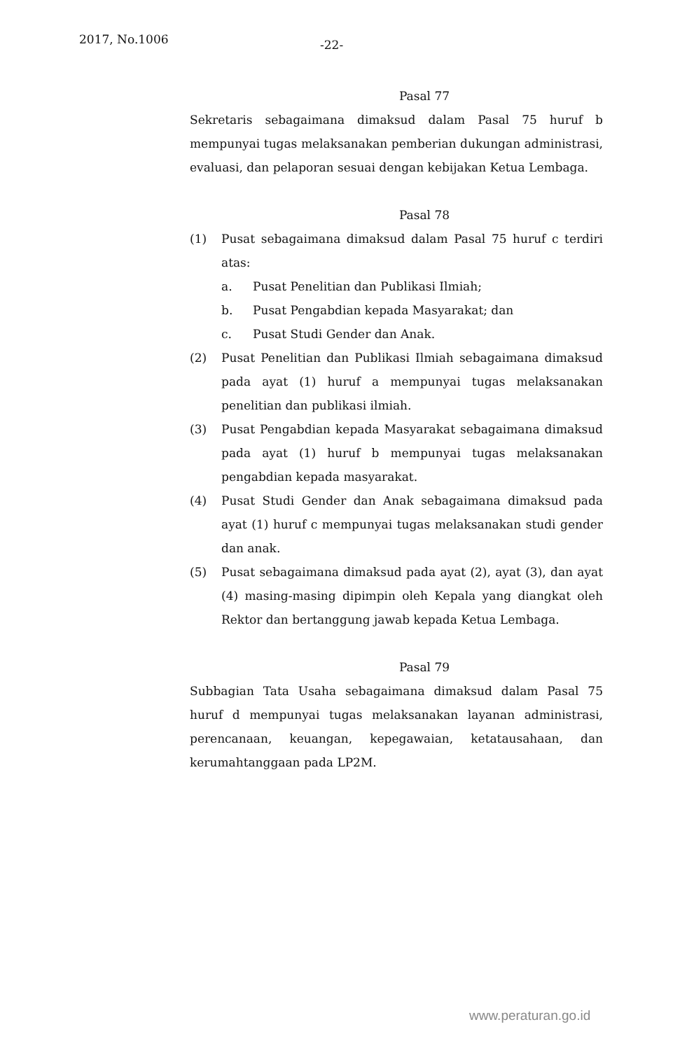2017, No.1006 -22-
Pasal 77
Sekretaris sebagaimana dimaksud dalam Pasal 75 huruf b mempunyai tugas melaksanakan pemberian dukungan administrasi, evaluasi, dan pelaporan sesuai dengan kebijakan Ketua Lembaga.
Pasal 78
(1) Pusat sebagaimana dimaksud dalam Pasal 75 huruf c terdiri atas:
a. Pusat Penelitian dan Publikasi Ilmiah;
b. Pusat Pengabdian kepada Masyarakat; dan
c. Pusat Studi Gender dan Anak.
(2) Pusat Penelitian dan Publikasi Ilmiah sebagaimana dimaksud pada ayat (1) huruf a mempunyai tugas melaksanakan penelitian dan publikasi ilmiah.
(3) Pusat Pengabdian kepada Masyarakat sebagaimana dimaksud pada ayat (1) huruf b mempunyai tugas melaksanakan pengabdian kepada masyarakat.
(4) Pusat Studi Gender dan Anak sebagaimana dimaksud pada ayat (1) huruf c mempunyai tugas melaksanakan studi gender dan anak.
(5) Pusat sebagaimana dimaksud pada ayat (2), ayat (3), dan ayat (4) masing-masing dipimpin oleh Kepala yang diangkat oleh Rektor dan bertanggung jawab kepada Ketua Lembaga.
Pasal 79
Subbagian Tata Usaha sebagaimana dimaksud dalam Pasal 75 huruf d mempunyai tugas melaksanakan layanan administrasi, perencanaan, keuangan, kepegawaian, ketatausahaan, dan kerumahtanggaan pada LP2M.
www.peraturan.go.id